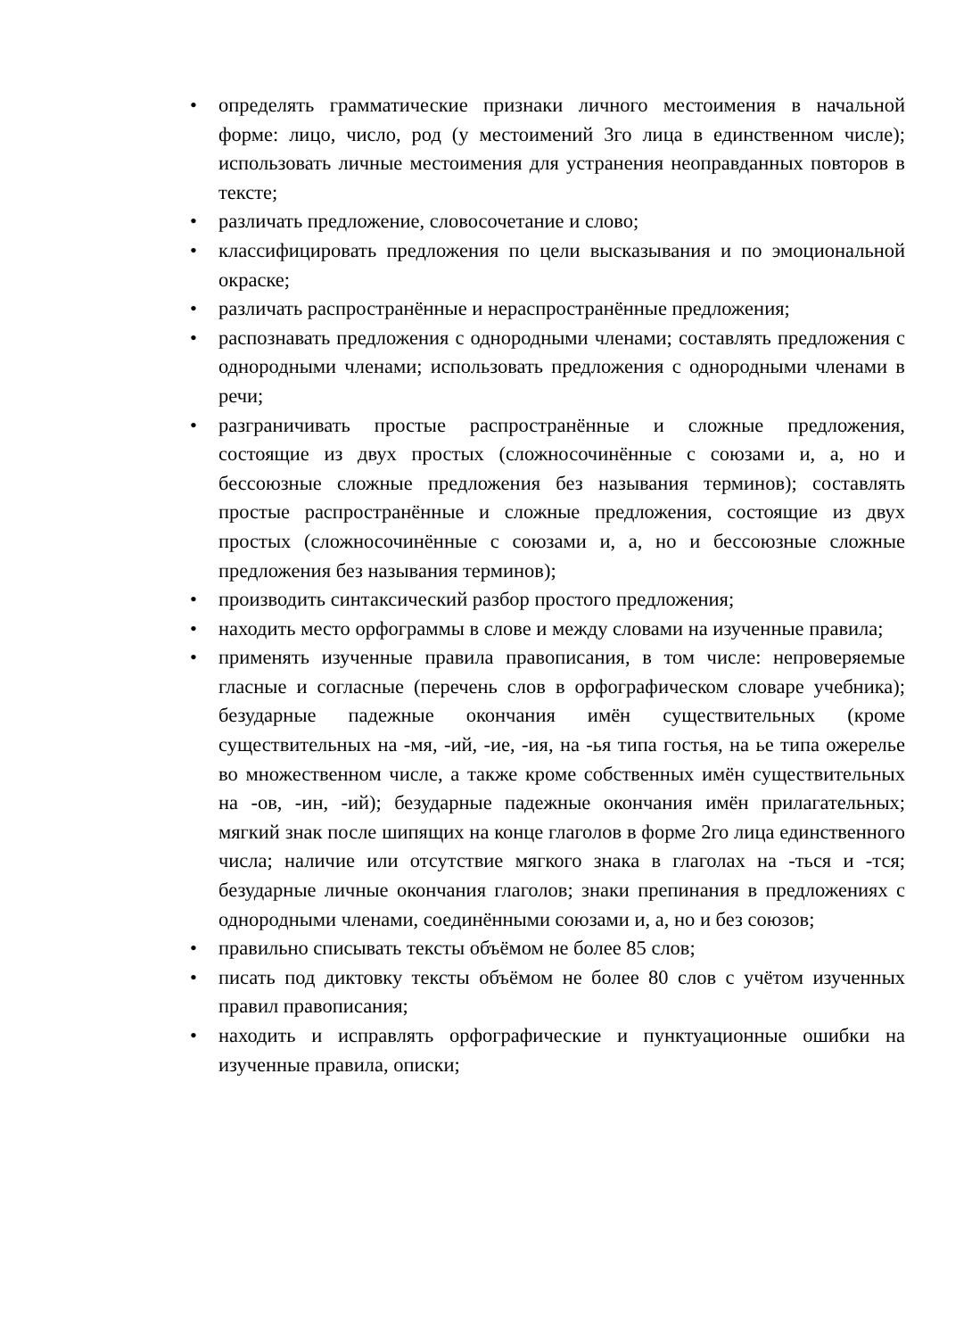• определять грамматические признаки личного местоимения в начальной форме: лицо, число, род (у местоимений 3го лица в единственном числе); использовать личные местоимения для устранения неоправданных повторов в тексте;
• различать предложение, словосочетание и слово;
• классифицировать предложения по цели высказывания и по эмоциональной окраске;
• различать распространённые и нераспространённые предложения;
• распознавать предложения с однородными членами; составлять предложения с однородными членами; использовать предложения с однородными членами в речи;
• разграничивать простые распространённые и сложные предложения, состоящие из двух простых (сложносочинённые с союзами и, а, но и бессоюзные сложные предложения без называния терминов); составлять простые распространённые и сложные предложения, состоящие из двух простых (сложносочинённые с союзами и, а, но и бессоюзные сложные предложения без называния терминов);
• производить синтаксический разбор простого предложения;
• находить место орфограммы в слове и между словами на изученные правила;
• применять изученные правила правописания, в том числе: непроверяемые гласные и согласные (перечень слов в орфографическом словаре учебника); безударные падежные окончания имён существительных (кроме существительных на -мя, -ий, -ие, -ия, на -ья типа гостья, на ье типа ожерелье во множественном числе, а также кроме собственных имён существительных на -ов, -ин, -ий); безударные падежные окончания имён прилагательных; мягкий знак после шипящих на конце глаголов в форме 2го лица единственного числа; наличие или отсутствие мягкого знака в глаголах на -ться и -тся; безударные личные окончания глаголов; знаки препинания в предложениях с однородными членами, соединёнными союзами и, а, но и без союзов;
• правильно списывать тексты объёмом не более 85 слов;
• писать под диктовку тексты объёмом не более 80 слов с учётом изученных правил правописания;
• находить и исправлять орфографические и пунктуационные ошибки на изученные правила, описки;